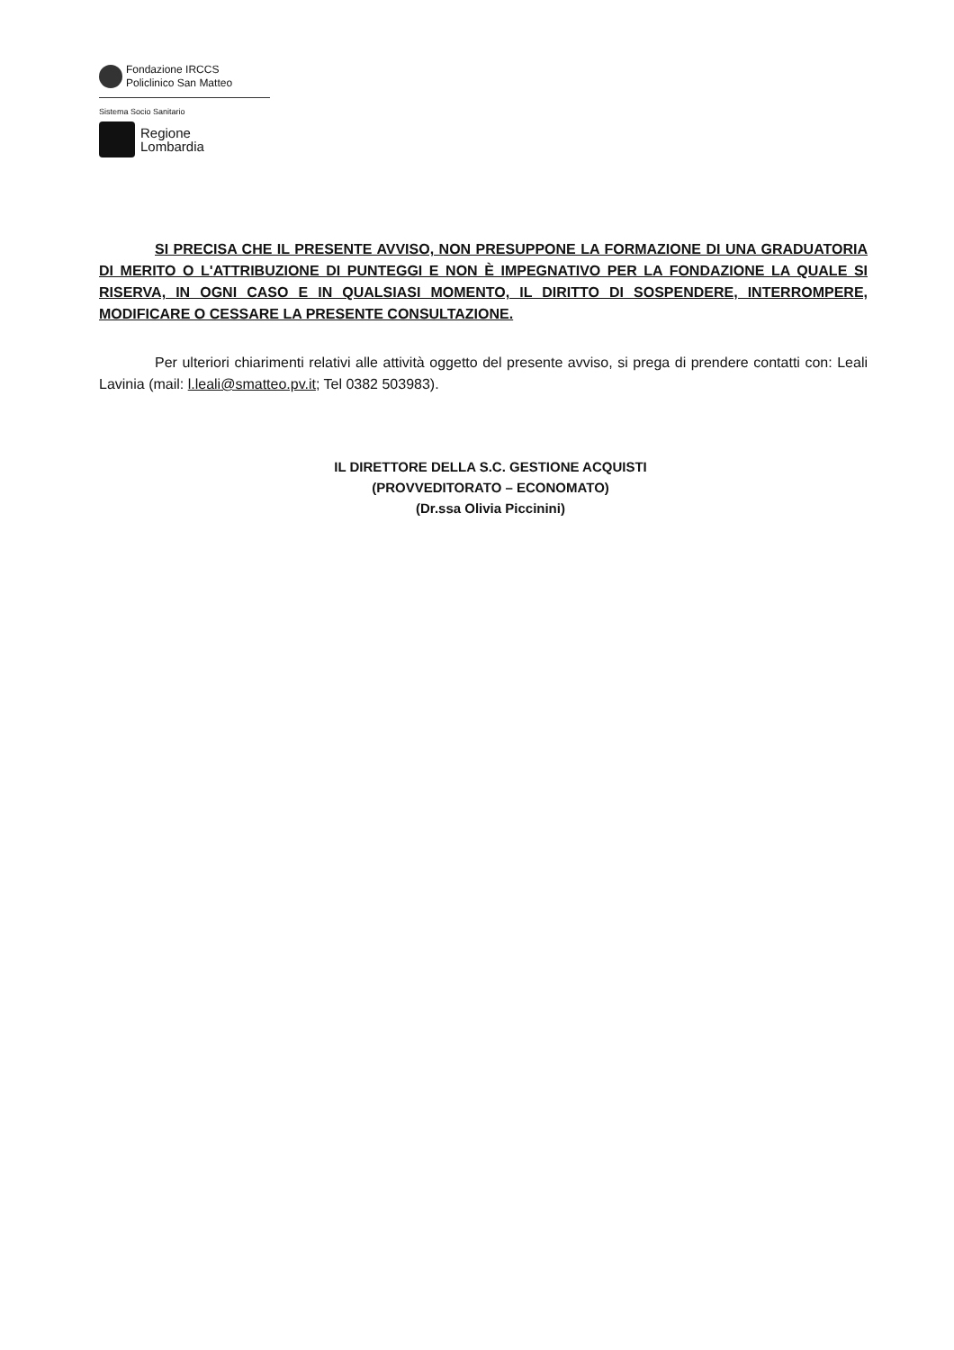Fondazione IRCCS
Policlinico San Matteo
Sistema Socio Sanitario
Regione
Lombardia
SI PRECISA CHE IL PRESENTE AVVISO, NON PRESUPPONE LA FORMAZIONE DI UNA GRADUATORIA DI MERITO O L'ATTRIBUZIONE DI PUNTEGGI E NON È IMPEGNATIVO PER LA FONDAZIONE LA QUALE SI RISERVA, IN OGNI CASO E IN QUALSIASI MOMENTO, IL DIRITTO DI SOSPENDERE, INTERROMPERE, MODIFICARE O CESSARE LA PRESENTE CONSULTAZIONE.
Per ulteriori chiarimenti relativi alle attività oggetto del presente avviso, si prega di prendere contatti con: Leali Lavinia (mail: l.leali@smatteo.pv.it; Tel 0382 503983).
IL DIRETTORE DELLA S.C. GESTIONE ACQUISTI
(PROVVEDITORATO – ECONOMATO)
(Dr.ssa Olivia Piccinini)